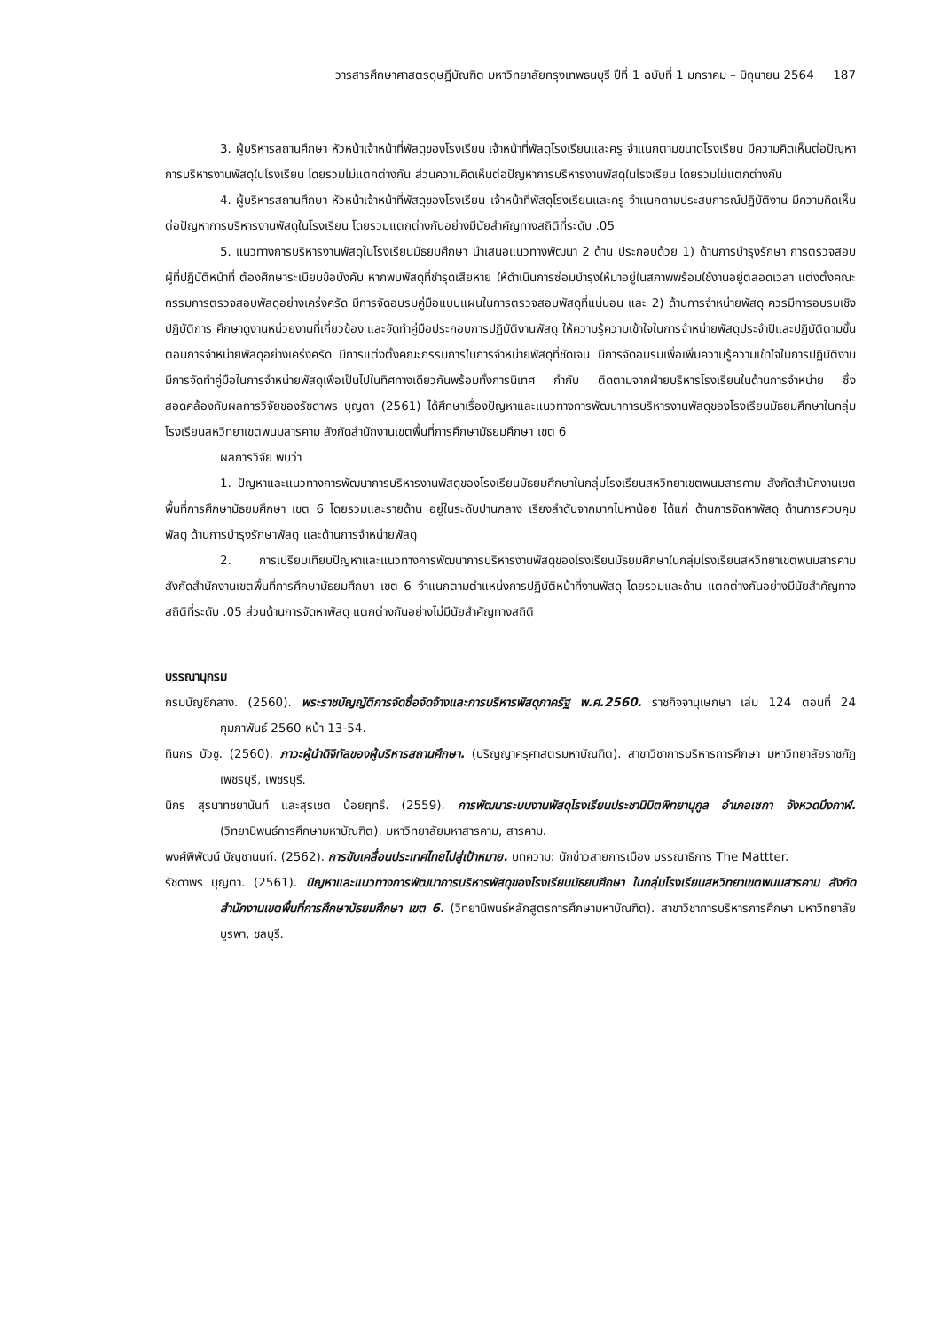วารสารศึกษาศาสตรดุษฎีบัณฑิต มหาวิทยาลัยกรุงเทพธนบุรี ปีที่ 1 ฉบับที่ 1 มกราคม – มิถุนายน 2564 187
3. ผู้บริหารสถานศึกษา หัวหน้าเจ้าหน้าที่พัสดุของโรงเรียน เจ้าหน้าที่พัสดุโรงเรียนและครู จำแนกตามขนาดโรงเรียน มีความคิดเห็นต่อปัญหาการบริหารงานพัสดุในโรงเรียน โดยรวมไม่แตกต่างกัน ส่วนความคิดเห็นต่อปัญหาการบริหารงานพัสดุในโรงเรียน โดยรวมไม่แตกต่างกัน
4. ผู้บริหารสถานศึกษา หัวหน้าเจ้าหน้าที่พัสดุของโรงเรียน เจ้าหน้าที่พัสดุโรงเรียนและครู จำแนกตามประสบการณ์ปฏิบัติงาน มีความคิดเห็นต่อปัญหาการบริหารงานพัสดุในโรงเรียน โดยรวมแตกต่างกันอย่างมีนัยสำคัญทางสถิติที่ระดับ .05
5. แนวทางการบริหารงานพัสดุในโรงเรียนมัธยมศึกษา นำเสนอแนวทางพัฒนา 2 ด้าน ประกอบด้วย 1) ด้านการบำรุงรักษา การตรวจสอบ ผู้ที่ปฏิบัติหน้าที่ ต้องศึกษาระเบียบข้อบังคับ หากพบพัสดุที่ชำรุดเสียหาย ให้ดำเนินการซ่อมบำรุงให้มาอยู่ในสภาพพร้อมใช้งานอยู่ตลอดเวลา แต่งตั้งคณะกรรมการตรวจสอบพัสดุอย่างเคร่งครัด มีการจัดอบรมคู่มือแบบแผนในการตรวจสอบพัสดุที่แน่นอน และ 2) ด้านการจำหน่ายพัสดุ ควรมีการอบรมเชิงปฏิบัติการ ศึกษาดูงานหน่วยงานที่เกี่ยวข้อง และจัดทำคู่มือประกอบการปฏิบัติงานพัสดุ ให้ความรู้ความเข้าใจในการจำหน่ายพัสดุประจำปีและปฏิบัติตามขั้นตอนการจำหน่ายพัสดุอย่างเคร่งครัด มีการแต่งตั้งคณะกรรมการในการจำหน่ายพัสดุที่ชัดเจน มีการจัดอบรมเพื่อเพิ่มความรู้ความเข้าใจในการปฏิบัติงาน มีการจัดทำคู่มือในการจำหน่ายพัสดุเพื่อเป็นไปในทิศทางเดียวกันพร้อมทั้งการนิเทศ กำกับ ติดตามจากฝ่ายบริหารโรงเรียนในด้านการจำหน่าย ซึ่งสอดคล้องกับผลการวิจัยของรัชดาพร บุญตา (2561) ได้ศึกษาเรื่องปัญหาและแนวทางการพัฒนาการบริหารงานพัสดุของโรงเรียนมัธยมศึกษาในกลุ่มโรงเรียนสหวิทยาเขตพนมสารคาม สังกัดสำนักงานเขตพื้นที่การศึกษามัธยมศึกษา เขต 6
ผลการวิจัย พบว่า
1. ปัญหาและแนวทางการพัฒนาการบริหารงานพัสดุของโรงเรียนมัธยมศึกษาในกลุ่มโรงเรียนสหวิทยาเขตพนมสารคาม สังกัดสำนักงานเขตพื้นที่การศึกษามัธยมศึกษา เขต 6 โดยรวมและรายด้าน อยู่ในระดับปานกลาง เรียงลำดับจากมากไปหาน้อย ได้แก่ ด้านการจัดหาพัสดุ ด้านการควบคุมพัสดุ ด้านการบำรุงรักษาพัสดุ และด้านการจำหน่ายพัสดุ
2. การเปรียบเทียบปัญหาและแนวทางการพัฒนาการบริหารงานพัสดุของโรงเรียนมัธยมศึกษาในกลุ่มโรงเรียนสหวิทยาเขตพนมสารคาม สังกัดสำนักงานเขตพื้นที่การศึกษามัธยมศึกษา เขต 6 จำแนกตามตำแหน่งการปฏิบัติหน้าที่งานพัสดุ โดยรวมและด้าน แตกต่างกันอย่างมีนัยสำคัญทางสถิติที่ระดับ .05 ส่วนด้านการจัดหาพัสดุ แตกต่างกันอย่างไม่มีนัยสำคัญทางสถิติ
บรรณานุกรม
กรมบัญชีกลาง. (2560). พระราชบัญญัติการจัดซื้อจัดจ้างและการบริหารพัสดุภาครัฐ พ.ศ.2560. ราชกิจจานุเษกษา เล่ม 124 ตอนที่ 24 กุมภาพันธ์ 2560 หน้า 13-54.
ทินกร บัวชู. (2560). ภาวะผู้นำดิจิทัลของผู้บริหารสถานศึกษา. (ปริญญาครุศาสตรมหาบัณฑิต). สาขาวิชาการบริหารการศึกษา มหาวิทยาลัยราชภัฏเพชรบุรี, เพชรบุรี.
นิกร สุรนาทชยานันท์ และสุรเชต น้อยฤทธิ์. (2559). การพัฒนาระบบงานพัสดุโรงเรียนประชานิมิตพิทยานุกูล อำเภอเซกา จังหวดบึงกาฬ. (วิทยานิพนธ์การศึกษามหาบัณฑิต). มหาวิทยาลัยมหาสารคาม, สารคาม.
พงศ์พิพัฒน์ บัญชานนท์. (2562). การขับเคลื่อนประเทศไทยไปสู่เป้าหมาย. บทความ: นักข่าวสายการเมือง บรรณาธิการ The Mattter.
รัชดาพร บุญตา. (2561). ปัญหาและแนวทางการพัฒนาการบริหารพัสดุของโรงเรียนมัธยมศึกษา ในกลุ่มโรงเรียนสหวิทยาเขตพนมสารคาม สังกัดสำนักงานเขตพื้นที่การศึกษามัธยมศึกษา เขต 6. (วิทยานิพนธ์หลักสูตรการศึกษามหาบัณฑิต). สาขาวิชาการบริหารการศึกษา มหาวิทยาลัยบูรพา, ชลบุรี.